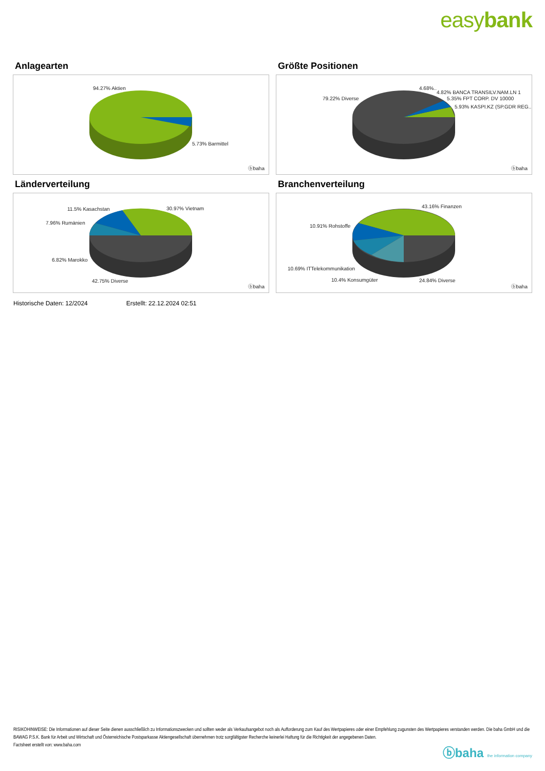easybank
Anlagearten
94.27% Aktien
5.73% Barmittel
ⓑbaha
Größte Positionen
79.22% Diverse
4.68%..
4.82% BANCA TRANSILV.NAM.LN 1
5.35% FPT CORP. DV 10000
5.93% KASPI.KZ (SP.GDR REG..
ⓑbaha
Länderverteilung
11.5% Kasachstan 30.97% Vietnam
7.96% Rumänien
6.82% Marokko
42.75% Diverse
ⓑbaha
Branchenverteilung
43.16% Finanzen
10.91% Rohstoffe
10.69% ITTelekommunikation
10.4% Konsumgüter 24.84% Diverse
ⓑbaha
Historische Daten: 12/2024 Erstellt: 22.12.2024 02:51
RISIKOHINWEISE: Die Informationen auf dieser Seite dienen ausschließlich zu Informationszwecken und sollten weder als Verkaufsangebot noch als Aufforderung zum Kauf des Wertpapieres oder einer Empfehlung zugunsten des Wertpapieres verstanden werden. Die baha GmbH und die BAWAG P.S.K. Bank für Arbeit und Wirtschaft und Österreichische Postsparkasse Aktiengesellschaft übernehmen trotz sorgfältigster Recherche keinerlei Haftung für die Richtigkeit der angegebenen Daten.
Factsheet erstellt von: www.baha.com
ⓑbaha the information company